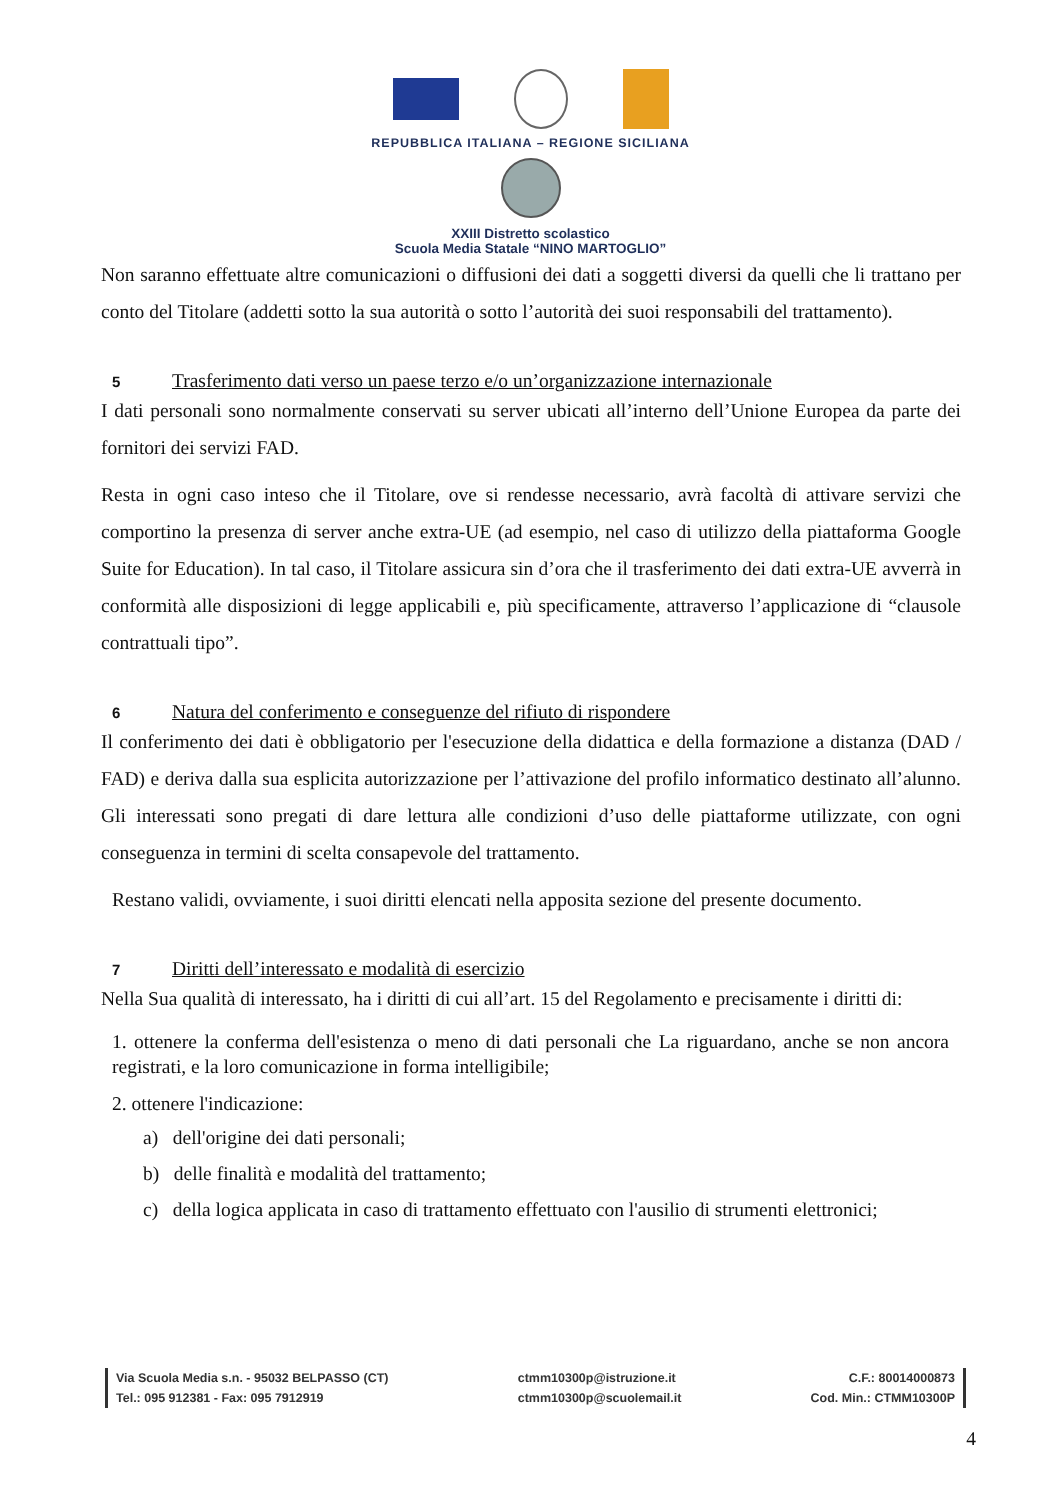REPUBBLICA ITALIANA – REGIONE SICILIANA
XXIII Distretto scolastico
Scuola Media Statale “NINO MARTOGLIO”
Non saranno effettuate altre comunicazioni o diffusioni dei dati a soggetti diversi da quelli che li trattano per conto del Titolare (addetti sotto la sua autorità o sotto l’autorità dei suoi responsabili del trattamento).
5 Trasferimento dati verso un paese terzo e/o un’organizzazione internazionale
I dati personali sono normalmente conservati su server ubicati all’interno dell’Unione Europea da parte dei fornitori dei servizi FAD.
Resta in ogni caso inteso che il Titolare, ove si rendesse necessario, avrà facoltà di attivare servizi che comportino la presenza di server anche extra-UE (ad esempio, nel caso di utilizzo della piattaforma Google Suite for Education). In tal caso, il Titolare assicura sin d’ora che il trasferimento dei dati extra-UE avverrà in conformità alle disposizioni di legge applicabili e, più specificamente, attraverso l’applicazione di “clausole contrattuali tipo”.
6 Natura del conferimento e conseguenze del rifiuto di rispondere
Il conferimento dei dati è obbligatorio per l'esecuzione della didattica e della formazione a distanza (DAD / FAD) e deriva dalla sua esplicita autorizzazione per l’attivazione del profilo informatico destinato all’alunno. Gli interessati sono pregati di dare lettura alle condizioni d’uso delle piattaforme utilizzate, con ogni conseguenza in termini di scelta consapevole del trattamento.
Restano validi, ovviamente, i suoi diritti elencati nella apposita sezione del presente documento.
7 Diritti dell’interessato e modalità di esercizio
Nella Sua qualità di interessato, ha i diritti di cui all’art. 15 del Regolamento e precisamente i diritti di:
1. ottenere la conferma dell'esistenza o meno di dati personali che La riguardano, anche se non ancora registrati, e la loro comunicazione in forma intelligibile;
2. ottenere l'indicazione:
a) dell'origine dei dati personali;
b) delle finalità e modalità del trattamento;
c) della logica applicata in caso di trattamento effettuato con l'ausilio di strumenti elettronici;
Via Scuola Media s.n. - 95032 BELPASSO (CT)
Tel.: 095 912381 - Fax: 095 7912919
ctmm10300p@istruzione.it
ctmm10300p@scuolemail.it
C.F.: 80014000873
Cod. Min.: CTMM10300P
4